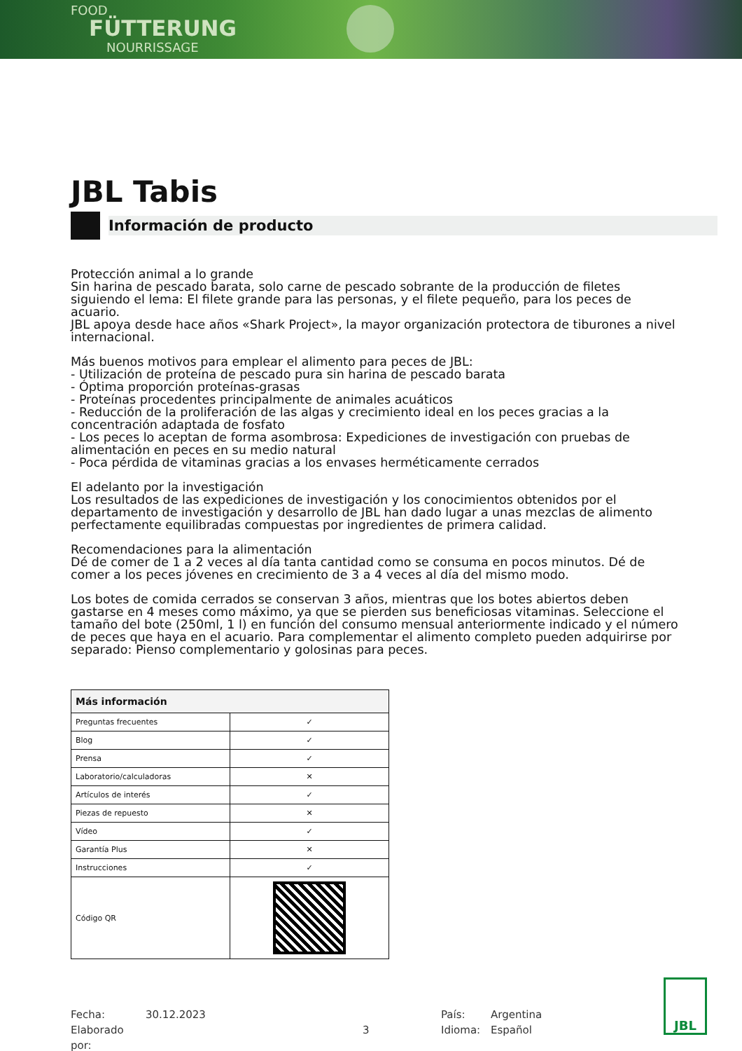FOOD
FÜTTERUNG
NOURRISSAGE
JBL Tabis
Información de producto
Protección animal a lo grande
Sin harina de pescado barata, solo carne de pescado sobrante de la producción de filetes siguiendo el lema: El filete grande para las personas, y el filete pequeño, para los peces de acuario.
JBL apoya desde hace años «Shark Project», la mayor organización protectora de tiburones a nivel internacional.
Más buenos motivos para emplear el alimento para peces de JBL:
- Utilización de proteína de pescado pura sin harina de pescado barata
- Óptima proporción proteínas-grasas
- Proteínas procedentes principalmente de animales acuáticos
- Reducción de la proliferación de las algas y crecimiento ideal en los peces gracias a la concentración adaptada de fosfato
- Los peces lo aceptan de forma asombrosa: Expediciones de investigación con pruebas de alimentación en peces en su medio natural
- Poca pérdida de vitaminas gracias a los envases herméticamente cerrados
El adelanto por la investigación
Los resultados de las expediciones de investigación y los conocimientos obtenidos por el departamento de investigación y desarrollo de JBL han dado lugar a unas mezclas de alimento perfectamente equilibradas compuestas por ingredientes de primera calidad.
Recomendaciones para la alimentación
Dé de comer de 1 a 2 veces al día tanta cantidad como se consuma en pocos minutos. Dé de comer a los peces jóvenes en crecimiento de 3 a 4 veces al día del mismo modo.
Los botes de comida cerrados se conservan 3 años, mientras que los botes abiertos deben gastarse en 4 meses como máximo, ya que se pierden sus beneficiosas vitaminas. Seleccione el tamaño del bote (250ml, 1 l) en función del consumo mensual anteriormente indicado y el número de peces que haya en el acuario. Para complementar el alimento completo pueden adquirirse por separado: Pienso complementario y golosinas para peces.
| Más información | |
| --- | --- |
| Preguntas frecuentes | ✓ |
| Blog | ✓ |
| Prensa | ✓ |
| Laboratorio/calculadoras | ✕ |
| Artículos de interés | ✓ |
| Piezas de repuesto | ✕ |
| Vídeo | ✓ |
| Garantía Plus | ✕ |
| Instrucciones | ✓ |
| Código QR | |
Fecha:
Elaborado por:
30.12.2023
3 País:
Idioma:
Argentina
Español
JBL